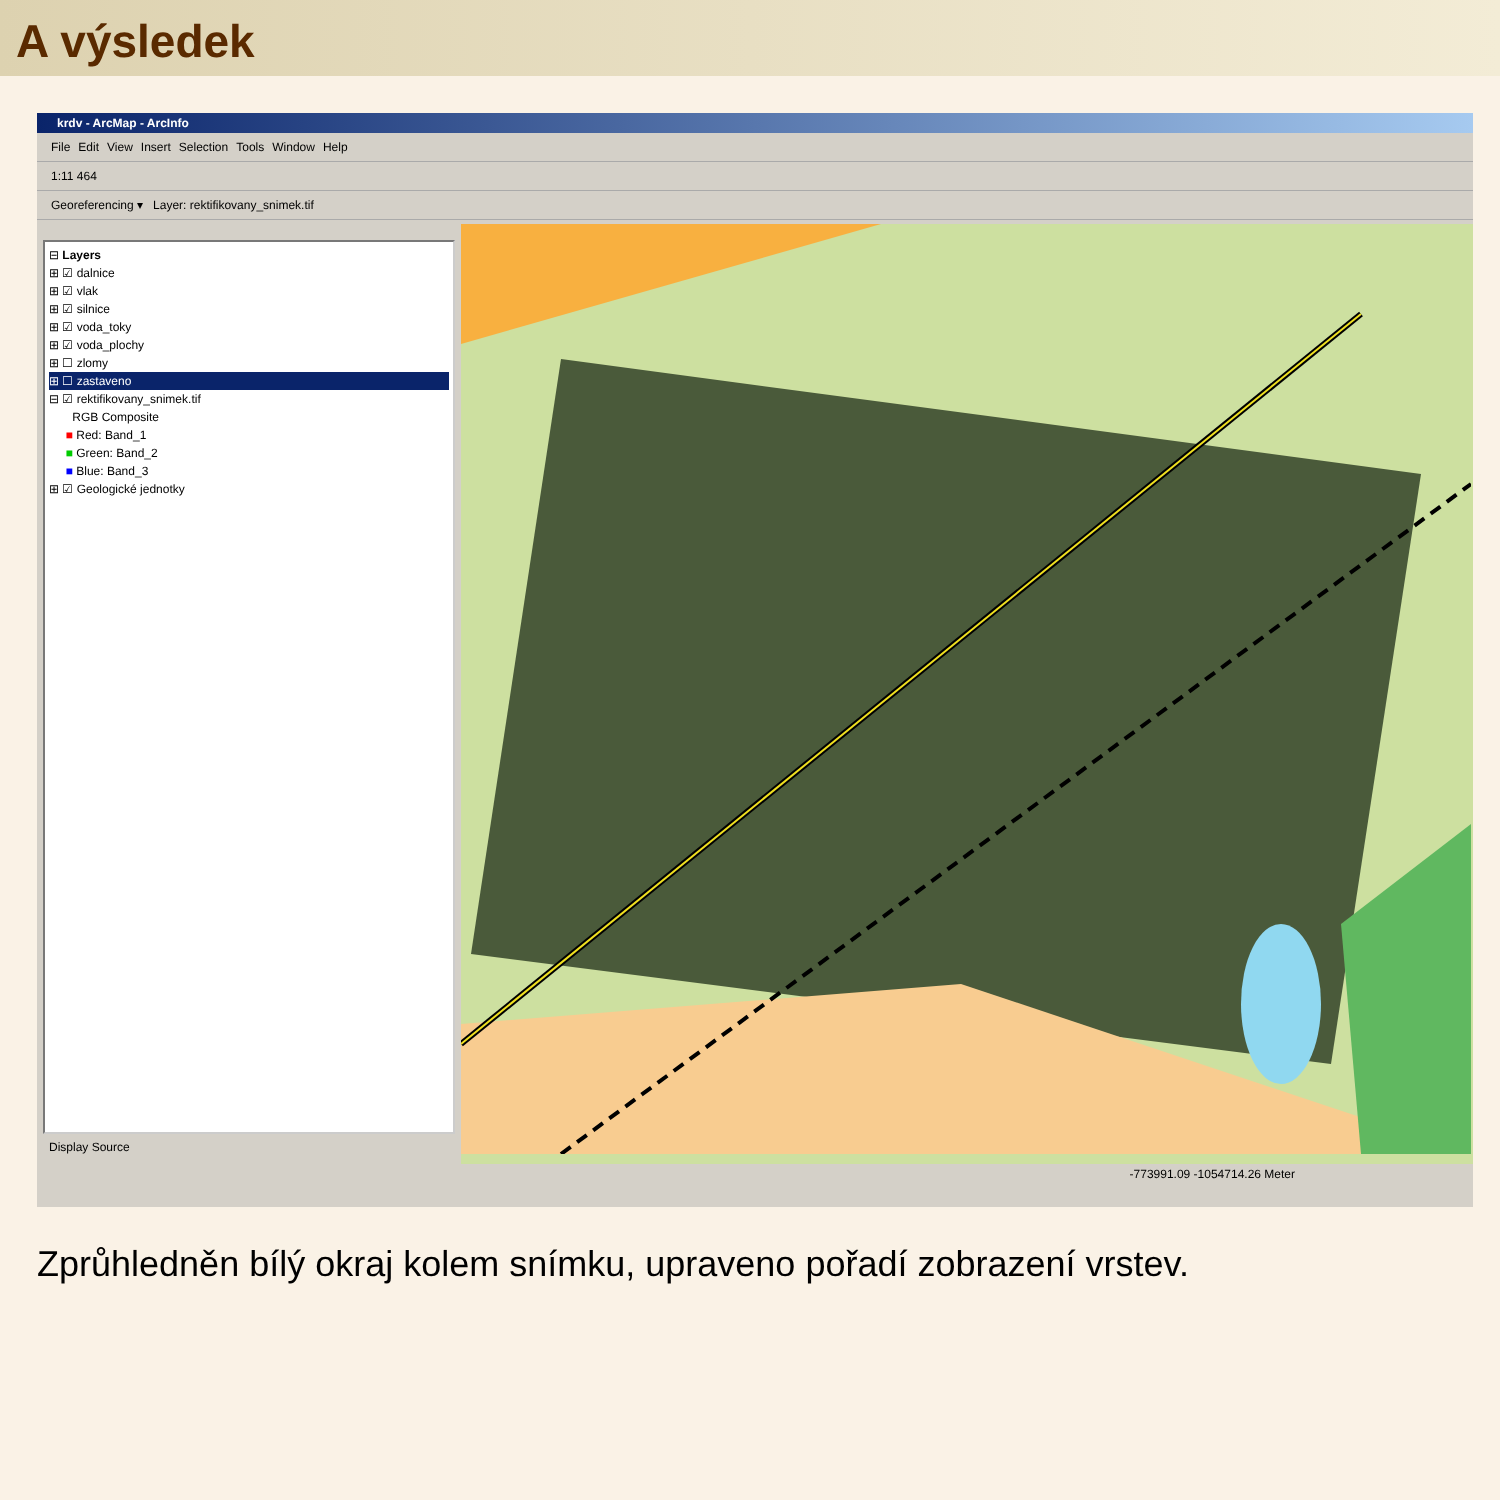A výsledek
krdv - ArcMap - ArcInfo
File Edit View Insert Selection Tools Window Help
1:11 464
Georeferencing ▾ Layer: rektifikovany_snimek.tif
⊟ Layers
⊞ ☑ dalnice
⊞ ☑ vlak
⊞ ☑ silnice
⊞ ☑ voda_toky
⊞ ☑ voda_plochy
⊞ ☐ zlomy
⊞ ☐ zastaveno
⊟ ☑ rektifikovany_snimek.tif
RGB Composite
■ Red: Band_1
■ Green: Band_2
■ Blue: Band_3
⊞ ☑ Geologické jednotky
Display Source
-773991.09 -1054714.26 Meter
Zprůhledněn bílý okraj kolem snímku, upraveno pořadí zobrazení vrstev.